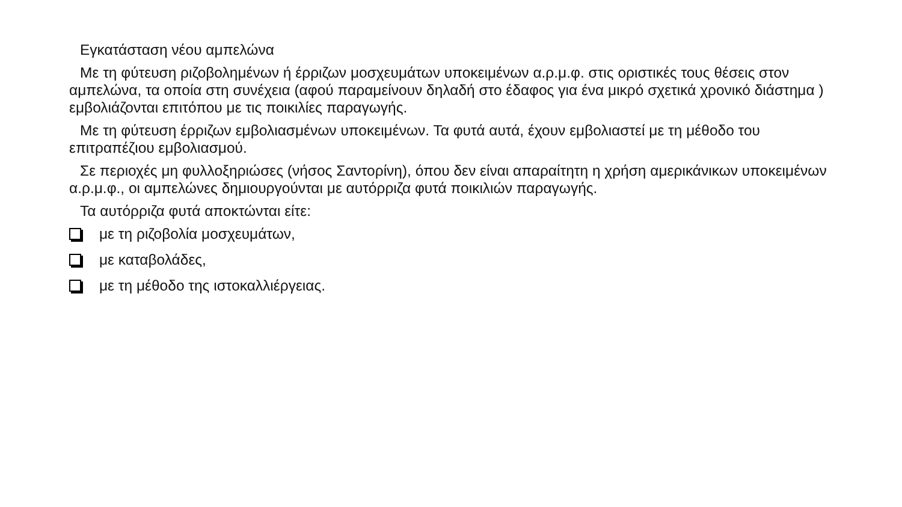Εγκατάσταση νέου αμπελώνα
Με τη φύτευση ριζοβολημένων ή έρριζων μοσχευμάτων υποκειμένων α.ρ.μ.φ. στις οριστικές τους θέσεις στον αμπελώνα, τα οποία στη συνέχεια (αφού παραμείνουν δηλαδή στο έδαφος για ένα μικρό σχετικά χρονικό διάστημα ) εμβολιάζονται επιτόπου με τις ποικιλίες παραγωγής.
Με τη φύτευση έρριζων εμβολιασμένων υποκειμένων. Τα φυτά αυτά, έχουν εμβολιαστεί με τη μέθοδο του επιτραπέζιου εμβολιασμού.
Σε περιοχές μη φυλλοξηριώσες (νήσος Σαντορίνη), όπου δεν είναι απαραίτητη η χρήση αμερικάνικων υποκειμένων α.ρ.μ.φ., οι αμπελώνες δημιουργούνται με αυτόρριζα φυτά ποικιλιών παραγωγής.
Τα αυτόρριζα φυτά αποκτώνται είτε:
με τη ριζοβολία μοσχευμάτων,
με καταβολάδες,
με τη μέθοδο της ιστοκαλλιέργειας.